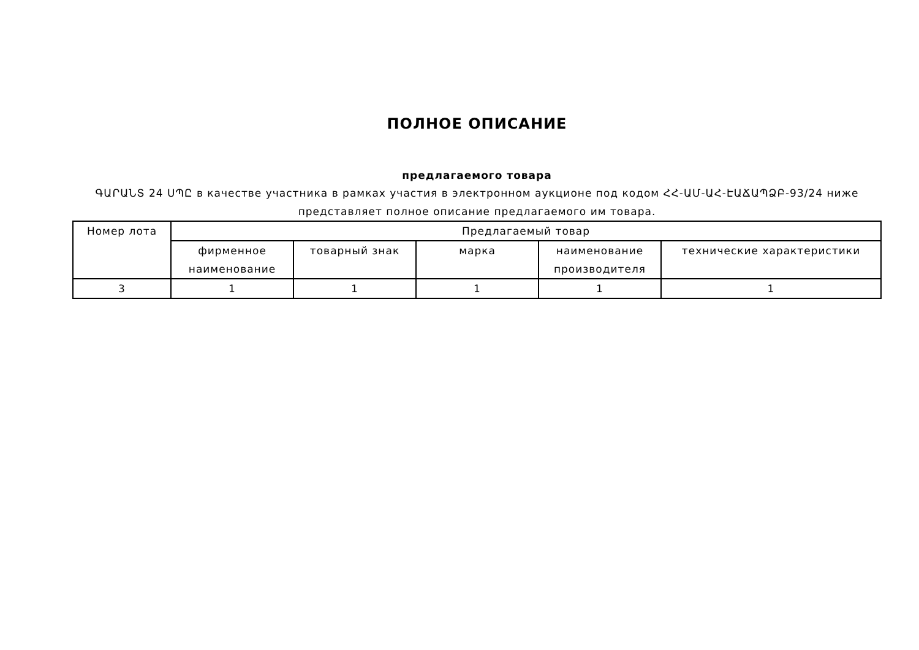ПОЛНОЕ ОПИСАНИЕ
предлагаемого товара
ԳԱՐԱՆՏ 24 ՍՊԸ в качестве участника в рамках участия в электронном аукционе под кодом ՀՀ-ԱՄ-ԱՀ-ԷԱՃԱՊՁԲ-93/24 ниже представляет полное описание предлагаемого им товара.
| Номер лота | Предлагаемый товар | | | | |
| --- | --- | --- | --- | --- | --- |
| | фирменное наименование | товарный знак | марка | наименование производителя | технические характеристики |
| 3 | 1 | 1 | 1 | 1 | 1 |